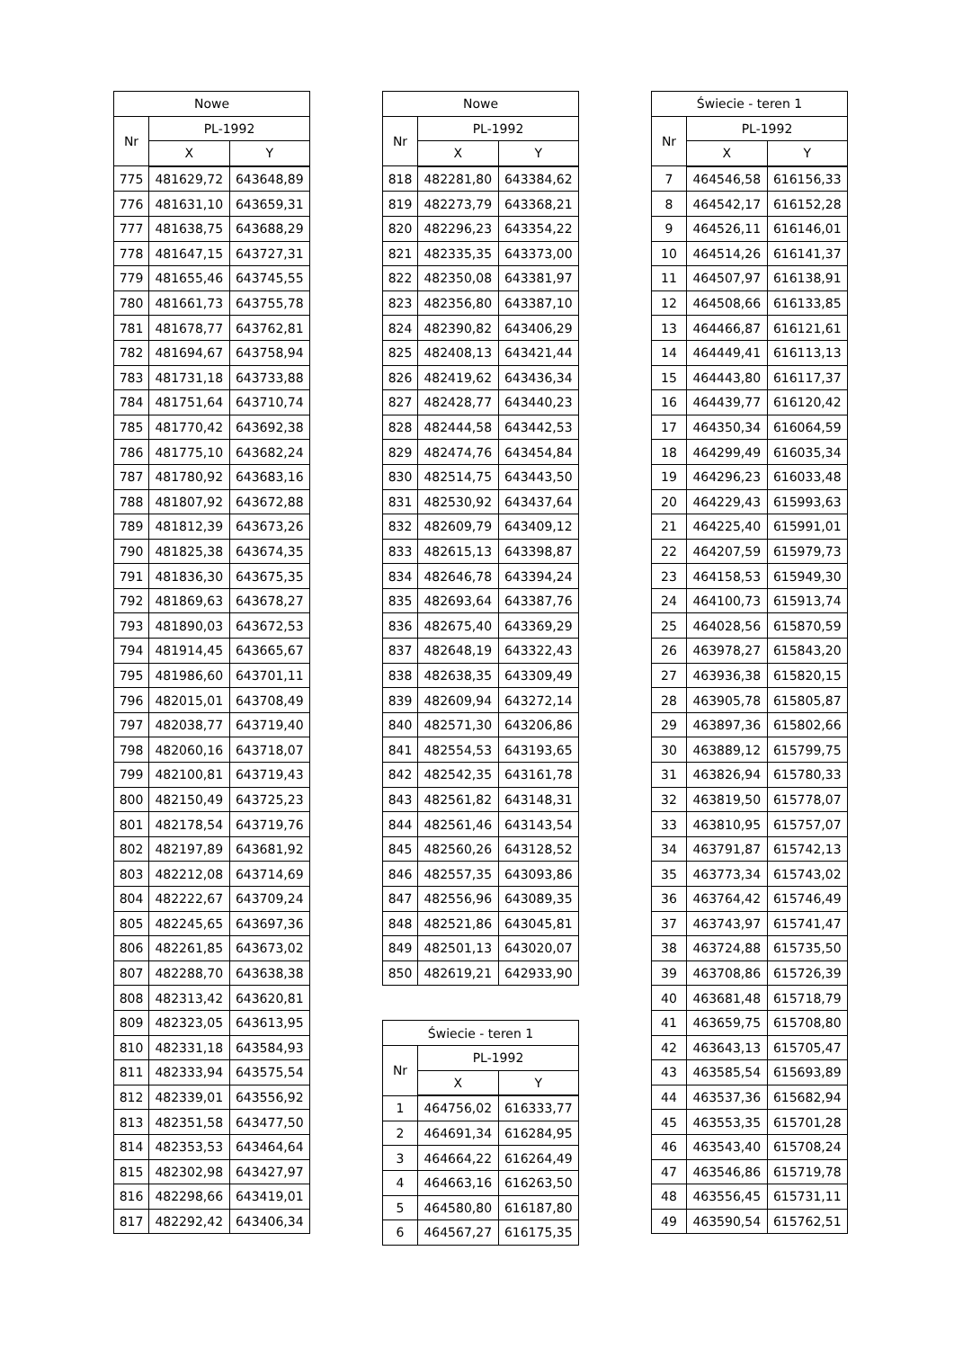| Nowe | | |
| --- | --- | --- |
| Nr | PL-1992 | |
| | X | Y |
| 775 | 481629,72 | 643648,89 |
| 776 | 481631,10 | 643659,31 |
| 777 | 481638,75 | 643688,29 |
| 778 | 481647,15 | 643727,31 |
| 779 | 481655,46 | 643745,55 |
| 780 | 481661,73 | 643755,78 |
| 781 | 481678,77 | 643762,81 |
| 782 | 481694,67 | 643758,94 |
| 783 | 481731,18 | 643733,88 |
| 784 | 481751,64 | 643710,74 |
| 785 | 481770,42 | 643692,38 |
| 786 | 481775,10 | 643682,24 |
| 787 | 481780,92 | 643683,16 |
| 788 | 481807,92 | 643672,88 |
| 789 | 481812,39 | 643673,26 |
| 790 | 481825,38 | 643674,35 |
| 791 | 481836,30 | 643675,35 |
| 792 | 481869,63 | 643678,27 |
| 793 | 481890,03 | 643672,53 |
| 794 | 481914,45 | 643665,67 |
| 795 | 481986,60 | 643701,11 |
| 796 | 482015,01 | 643708,49 |
| 797 | 482038,77 | 643719,40 |
| 798 | 482060,16 | 643718,07 |
| 799 | 482100,81 | 643719,43 |
| 800 | 482150,49 | 643725,23 |
| 801 | 482178,54 | 643719,76 |
| 802 | 482197,89 | 643681,92 |
| 803 | 482212,08 | 643714,69 |
| 804 | 482222,67 | 643709,24 |
| 805 | 482245,65 | 643697,36 |
| 806 | 482261,85 | 643673,02 |
| 807 | 482288,70 | 643638,38 |
| 808 | 482313,42 | 643620,81 |
| 809 | 482323,05 | 643613,95 |
| 810 | 482331,18 | 643584,93 |
| 811 | 482333,94 | 643575,54 |
| 812 | 482339,01 | 643556,92 |
| 813 | 482351,58 | 643477,50 |
| 814 | 482353,53 | 643464,64 |
| 815 | 482302,98 | 643427,97 |
| 816 | 482298,66 | 643419,01 |
| 817 | 482292,42 | 643406,34 |
| Nowe | | |
| --- | --- | --- |
| Nr | PL-1992 | |
| | X | Y |
| 818 | 482281,80 | 643384,62 |
| 819 | 482273,79 | 643368,21 |
| 820 | 482296,23 | 643354,22 |
| 821 | 482335,35 | 643373,00 |
| 822 | 482350,08 | 643381,97 |
| 823 | 482356,80 | 643387,10 |
| 824 | 482390,82 | 643406,29 |
| 825 | 482408,13 | 643421,44 |
| 826 | 482419,62 | 643436,34 |
| 827 | 482428,77 | 643440,23 |
| 828 | 482444,58 | 643442,53 |
| 829 | 482474,76 | 643454,84 |
| 830 | 482514,75 | 643443,50 |
| 831 | 482530,92 | 643437,64 |
| 832 | 482609,79 | 643409,12 |
| 833 | 482615,13 | 643398,87 |
| 834 | 482646,78 | 643394,24 |
| 835 | 482693,64 | 643387,76 |
| 836 | 482675,40 | 643369,29 |
| 837 | 482648,19 | 643322,43 |
| 838 | 482638,35 | 643309,49 |
| 839 | 482609,94 | 643272,14 |
| 840 | 482571,30 | 643206,86 |
| 841 | 482554,53 | 643193,65 |
| 842 | 482542,35 | 643161,78 |
| 843 | 482561,82 | 643148,31 |
| 844 | 482561,46 | 643143,54 |
| 845 | 482560,26 | 643128,52 |
| 846 | 482557,35 | 643093,86 |
| 847 | 482556,96 | 643089,35 |
| 848 | 482521,86 | 643045,81 |
| 849 | 482501,13 | 643020,07 |
| 850 | 482619,21 | 642933,90 |
| Świecie - teren 1 | | |
| --- | --- | --- |
| Nr | PL-1992 | |
| | X | Y |
| 1 | 464756,02 | 616333,77 |
| 2 | 464691,34 | 616284,95 |
| 3 | 464664,22 | 616264,49 |
| 4 | 464663,16 | 616263,50 |
| 5 | 464580,80 | 616187,80 |
| 6 | 464567,27 | 616175,35 |
| Świecie - teren 1 | | |
| --- | --- | --- |
| Nr | PL-1992 | |
| | X | Y |
| 7 | 464546,58 | 616156,33 |
| 8 | 464542,17 | 616152,28 |
| 9 | 464526,11 | 616146,01 |
| 10 | 464514,26 | 616141,37 |
| 11 | 464507,97 | 616138,91 |
| 12 | 464508,66 | 616133,85 |
| 13 | 464466,87 | 616121,61 |
| 14 | 464449,41 | 616113,13 |
| 15 | 464443,80 | 616117,37 |
| 16 | 464439,77 | 616120,42 |
| 17 | 464350,34 | 616064,59 |
| 18 | 464299,49 | 616035,34 |
| 19 | 464296,23 | 616033,48 |
| 20 | 464229,43 | 615993,63 |
| 21 | 464225,40 | 615991,01 |
| 22 | 464207,59 | 615979,73 |
| 23 | 464158,53 | 615949,30 |
| 24 | 464100,73 | 615913,74 |
| 25 | 464028,56 | 615870,59 |
| 26 | 463978,27 | 615843,20 |
| 27 | 463936,38 | 615820,15 |
| 28 | 463905,78 | 615805,87 |
| 29 | 463897,36 | 615802,66 |
| 30 | 463889,12 | 615799,75 |
| 31 | 463826,94 | 615780,33 |
| 32 | 463819,50 | 615778,07 |
| 33 | 463810,95 | 615757,07 |
| 34 | 463791,87 | 615742,13 |
| 35 | 463773,34 | 615743,02 |
| 36 | 463764,42 | 615746,49 |
| 37 | 463743,97 | 615741,47 |
| 38 | 463724,88 | 615735,50 |
| 39 | 463708,86 | 615726,39 |
| 40 | 463681,48 | 615718,79 |
| 41 | 463659,75 | 615708,80 |
| 42 | 463643,13 | 615705,47 |
| 43 | 463585,54 | 615693,89 |
| 44 | 463537,36 | 615682,94 |
| 45 | 463553,35 | 615701,28 |
| 46 | 463543,40 | 615708,24 |
| 47 | 463546,86 | 615719,78 |
| 48 | 463556,45 | 615731,11 |
| 49 | 463590,54 | 615762,51 |